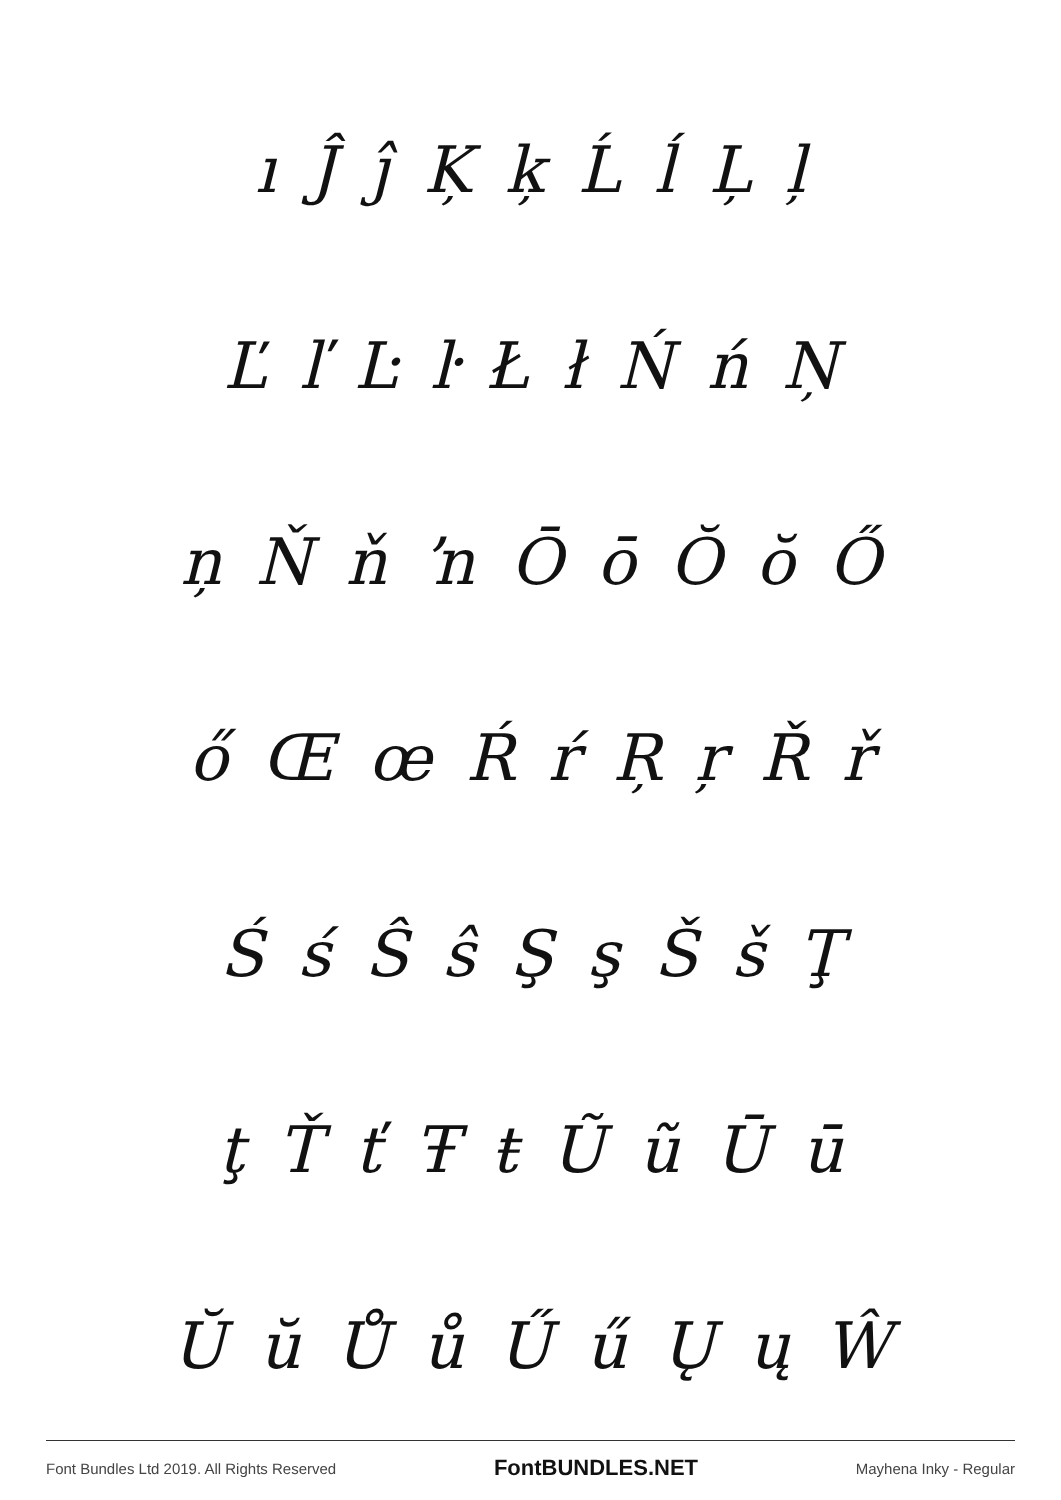ı Ĵ ĵ Ķ ķ Ĺ ĺ Ļ ļ
Ľ ľ Ŀ ŀ Ł ł Ń ń Ņ
ņ Ň ň ŉ Ō ō Ŏ ŏ Ő
ő Œ œ Ŕ ŕ Ŗ ŗ Ř ř
Ś ś Ŝ ŝ Ş ş Š š Ţ
ţ Ť ť Ŧ ŧ Ũ ũ Ū ū
Ŭ ŭ Ů ů Ű ű Ų ų Ŵ
Font Bundles Ltd 2019. All Rights Reserved FontBUNDLES.NET Mayhena Inky - Regular